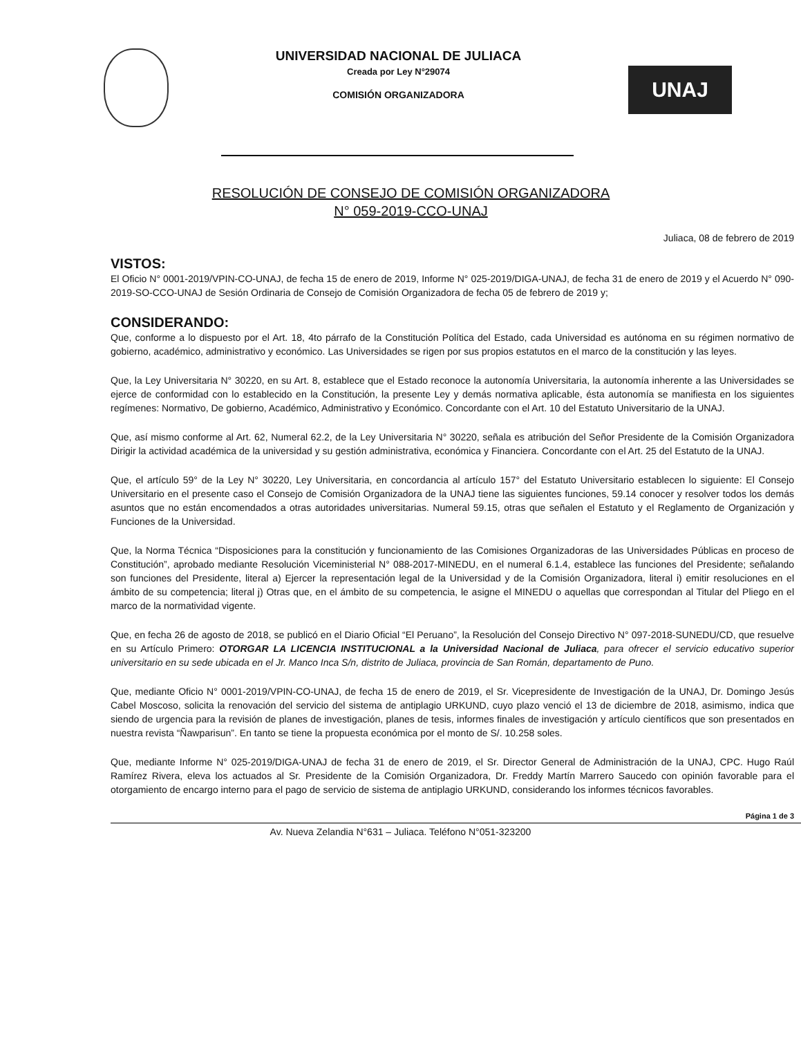UNIVERSIDAD NACIONAL DE JULIACA
Creada por Ley N°29074
COMISIÓN ORGANIZADORA
UNAJ
RESOLUCIÓN DE CONSEJO DE COMISIÓN ORGANIZADORA
N° 059-2019-CCO-UNAJ
Juliaca, 08 de febrero de 2019
VISTOS:
El Oficio N° 0001-2019/VPIN-CO-UNAJ, de fecha 15 de enero de 2019, Informe N° 025-2019/DIGA-UNAJ, de fecha 31 de enero de 2019 y el Acuerdo N° 090-2019-SO-CCO-UNAJ de Sesión Ordinaria de Consejo de Comisión Organizadora de fecha 05 de febrero de 2019 y;
CONSIDERANDO:
Que, conforme a lo dispuesto por el Art. 18, 4to párrafo de la Constitución Política del Estado, cada Universidad es autónoma en su régimen normativo de gobierno, académico, administrativo y económico. Las Universidades se rigen por sus propios estatutos en el marco de la constitución y las leyes.
Que, la Ley Universitaria N° 30220, en su Art. 8, establece que el Estado reconoce la autonomía Universitaria, la autonomía inherente a las Universidades se ejerce de conformidad con lo establecido en la Constitución, la presente Ley y demás normativa aplicable, ésta autonomía se manifiesta en los siguientes regímenes: Normativo, De gobierno, Académico, Administrativo y Económico. Concordante con el Art. 10 del Estatuto Universitario de la UNAJ.
Que, así mismo conforme al Art. 62, Numeral 62.2, de la Ley Universitaria N° 30220, señala es atribución del Señor Presidente de la Comisión Organizadora Dirigir la actividad académica de la universidad y su gestión administrativa, económica y Financiera. Concordante con el Art. 25 del Estatuto de la UNAJ.
Que, el artículo 59° de la Ley N° 30220, Ley Universitaria, en concordancia al artículo 157° del Estatuto Universitario establecen lo siguiente: El Consejo Universitario en el presente caso el Consejo de Comisión Organizadora de la UNAJ tiene las siguientes funciones, 59.14 conocer y resolver todos los demás asuntos que no están encomendados a otras autoridades universitarias. Numeral 59.15, otras que señalen el Estatuto y el Reglamento de Organización y Funciones de la Universidad.
Que, la Norma Técnica “Disposiciones para la constitución y funcionamiento de las Comisiones Organizadoras de las Universidades Públicas en proceso de Constitución”, aprobado mediante Resolución Viceministerial N° 088-2017-MINEDU, en el numeral 6.1.4, establece las funciones del Presidente; señalando son funciones del Presidente, literal a) Ejercer la representación legal de la Universidad y de la Comisión Organizadora, literal i) emitir resoluciones en el ámbito de su competencia; literal j) Otras que, en el ámbito de su competencia, le asigne el MINEDU o aquellas que correspondan al Titular del Pliego en el marco de la normatividad vigente.
Que, en fecha 26 de agosto de 2018, se publicó en el Diario Oficial “El Peruano”, la Resolución del Consejo Directivo N° 097-2018-SUNEDU/CD, que resuelve en su Artículo Primero: OTORGAR LA LICENCIA INSTITUCIONAL a la Universidad Nacional de Juliaca, para ofrecer el servicio educativo superior universitario en su sede ubicada en el Jr. Manco Inca S/n, distrito de Juliaca, provincia de San Román, departamento de Puno.
Que, mediante Oficio N° 0001-2019/VPIN-CO-UNAJ, de fecha 15 de enero de 2019, el Sr. Vicepresidente de Investigación de la UNAJ, Dr. Domingo Jesús Cabel Moscoso, solicita la renovación del servicio del sistema de antiplagio URKUND, cuyo plazo venció el 13 de diciembre de 2018, asimismo, indica que siendo de urgencia para la revisión de planes de investigación, planes de tesis, informes finales de investigación y artículo científicos que son presentados en nuestra revista “Ñawparisun”. En tanto se tiene la propuesta económica por el monto de S/. 10.258 soles.
Que, mediante Informe N° 025-2019/DIGA-UNAJ de fecha 31 de enero de 2019, el Sr. Director General de Administración de la UNAJ, CPC. Hugo Raúl Ramírez Rivera, eleva los actuados al Sr. Presidente de la Comisión Organizadora, Dr. Freddy Martín Marrero Saucedo con opinión favorable para el otorgamiento de encargo interno para el pago de servicio de sistema de antiplagio URKUND, considerando los informes técnicos favorables.
Página 1 de 3
Av. Nueva Zelandia N°631 – Juliaca. Teléfono N°051-323200